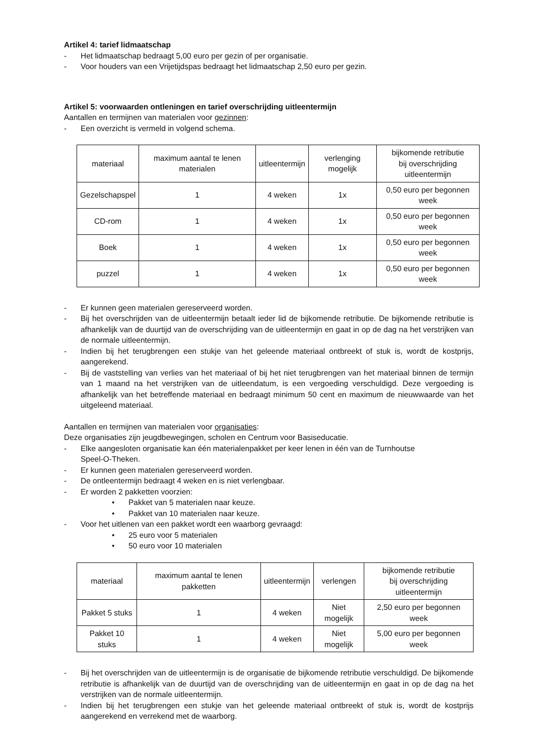Artikel 4: tarief lidmaatschap
- Het lidmaatschap bedraagt 5,00 euro per gezin of per organisatie.
- Voor houders van een Vrijetijdspas bedraagt het lidmaatschap 2,50 euro per gezin.
Artikel 5: voorwaarden ontleningen en tarief overschrijding uitleentermijn
Aantallen en termijnen van materialen voor gezinnen:
- Een overzicht is vermeld in volgend schema.
| materiaal | maximum aantal te lenen materialen | uitleentermijn | verlenging mogelijk | bijkomende retributie bij overschrijding uitleentermijn |
| --- | --- | --- | --- | --- |
| Gezelschapspel | 1 | 4 weken | 1x | 0,50 euro per begonnen week |
| CD-rom | 1 | 4 weken | 1x | 0,50 euro per begonnen week |
| Boek | 1 | 4 weken | 1x | 0,50 euro per begonnen week |
| puzzel | 1 | 4 weken | 1x | 0,50 euro per begonnen week |
- Er kunnen geen materialen gereserveerd worden.
- Bij het overschrijden van de uitleentermijn betaalt ieder lid de bijkomende retributie. De bijkomende retributie is afhankelijk van de duurtijd van de overschrijding van de uitleentermijn en gaat in op de dag na het verstrijken van de normale uitleentermijn.
- Indien bij het terugbrengen een stukje van het geleende materiaal ontbreekt of stuk is, wordt de kostprijs, aangerekend.
- Bij de vaststelling van verlies van het materiaal of bij het niet terugbrengen van het materiaal binnen de termijn van 1 maand na het verstrijken van de uitleendatum, is een vergoeding verschuldigd. Deze vergoeding is afhankelijk van het betreffende materiaal en bedraagt minimum 50 cent en maximum de nieuwwaarde van het uitgeleend materiaal.
Aantallen en termijnen van materialen voor organisaties:
Deze organisaties zijn jeugdbewegingen, scholen en Centrum voor Basiseducatie.
- Elke aangesloten organisatie kan één materialenpakket per keer lenen in één van de Turnhoutse
Speel-O-Theken.
- Er kunnen geen materialen gereserveerd worden.
- De ontleentermijn bedraagt 4 weken en is niet verlengbaar.
- Er worden 2 pakketten voorzien:
• Pakket van 5 materialen naar keuze.
• Pakket van 10 materialen naar keuze.
- Voor het uitlenen van een pakket wordt een waarborg gevraagd:
• 25 euro voor 5 materialen
• 50 euro voor 10 materialen
| materiaal | maximum aantal te lenen pakketten | uitleentermijn | verlengen | bijkomende retributie bij overschrijding uitleentermijn |
| --- | --- | --- | --- | --- |
| Pakket 5 stuks | 1 | 4 weken | Niet mogelijk | 2,50 euro per begonnen week |
| Pakket 10 stuks | 1 | 4 weken | Niet mogelijk | 5,00 euro per begonnen week |
- Bij het overschrijden van de uitleentermijn is de organisatie de bijkomende retributie verschuldigd. De bijkomende retributie is afhankelijk van de duurtijd van de overschrijding van de uitleentermijn en gaat in op de dag na het verstrijken van de normale uitleentermijn.
- Indien bij het terugbrengen een stukje van het geleende materiaal ontbreekt of stuk is, wordt de kostprijs aangerekend en verrekend met de waarborg.